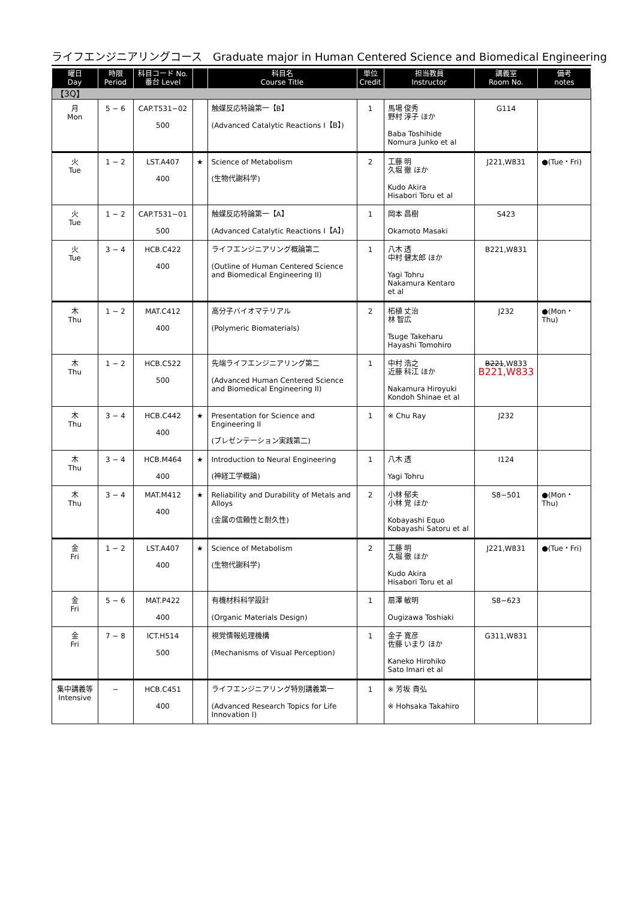ライフエンジニアリングコース　Graduate major in Human Centered Science and Biomedical Engineering
| 曜日 Day | 時限 Period | 科目コード No. 番台 Level | | 科目名 Course Title | 単位 Credit | 担当教員 Instructor | 講義室 Room No. | 備考 notes |
| --- | --- | --- | --- | --- | --- | --- | --- | --- |
| 【3Q】 | | | | | | | | |
| 月 Mon | 5 − 6 | CAP.T531−02 500 | | 触媒反応特論第一【B】 (Advanced Catalytic Reactions Ⅰ【B】) | 1 | 馬場 俊秀 野村 淳子 ほか Baba Toshihide Nomura Junko et al | G114 | |
| 火 Tue | 1 − 2 | LST.A407 400 | ★ | Science of Metabolism (生物代謝科学) | 2 | 工藤 明 久堀 徹 ほか Kudo Akira Hisabori Toru et al | J221,W831 | ●(Tue・Fri) |
| 火 Tue | 1 − 2 | CAP.T531−01 500 | | 触媒反応特論第一【A】 (Advanced Catalytic Reactions Ⅰ【A】) | 1 | 岡本 昌樹 Okamoto Masaki | S423 | |
| 火 Tue | 3 − 4 | HCB.C422 400 | | ライフエンジニアリング概論第二 (Outline of Human Centered Science and Biomedical Engineering II) | 1 | 八木 透 中村 健太郎 ほか Yagi Tohru Nakamura Kentaro et al | B221,W831 | |
| 木 Thu | 1 − 2 | MAT.C412 400 | | 高分子バイオマテリアル (Polymeric Biomaterials) | 2 | 柘植 丈治 林 智広 Tsuge Takeharu Hayashi Tomohiro | J232 | ●(Mon・Thu) |
| 木 Thu | 1 − 2 | HCB.C522 500 | | 先端ライフエンジニアリング第二 (Advanced Human Centered Science and Biomedical Engineering II) | 1 | 中村 浩之 近藤 科江 ほか Nakamura Hiroyuki Kondoh Shinae et al | B221 ,W833 B221,W833 | |
| 木 Thu | 3 − 4 | HCB.C442 400 | ★ | Presentation for Science and Engineering II (プレゼンテーション実践第二) | 1 | ※ Chu Ray | J232 | |
| 木 Thu | 3 − 4 | HCB.M464 400 | ★ | Introduction to Neural Engineering (神経工学概論) | 1 | 八木 透 Yagi Tohru | I124 | |
| 木 Thu | 3 − 4 | MAT.M412 400 | ★ | Reliability and Durability of Metals and Alloys (金属の信頼性と耐久性) | 2 | 小林 郁夫 小林 覚 ほか Kobayashi Equo Kobayashi Satoru et al | S8−501 | ●(Mon・Thu) |
| 金 Fri | 1 − 2 | LST.A407 400 | ★ | Science of Metabolism (生物代謝科学) | 2 | 工藤 明 久堀 徹 ほか Kudo Akira Hisabori Toru et al | J221,W831 | ●(Tue・Fri) |
| 金 Fri | 5 − 6 | MAT.P422 400 | | 有機材料科学設計 (Organic Materials Design) | 1 | 扇澤 敏明 Ougizawa Toshiaki | S8−623 | |
| 金 Fri | 7 − 8 | ICT.H514 500 | | 視覚情報処理機構 (Mechanisms of Visual Perception) | 1 | 金子 寛彦 佐藤 いまり ほか Kaneko Hirohiko Sato Imari et al | G311,W831 | |
| 集中講義等 Intensive | − | HCB.C451 400 | | ライフエンジニアリング特別講義第一 (Advanced Research Topics for Life Innovation I) | 1 | ※ 芳坂 貴弘 ※ Hohsaka Takahiro | | |